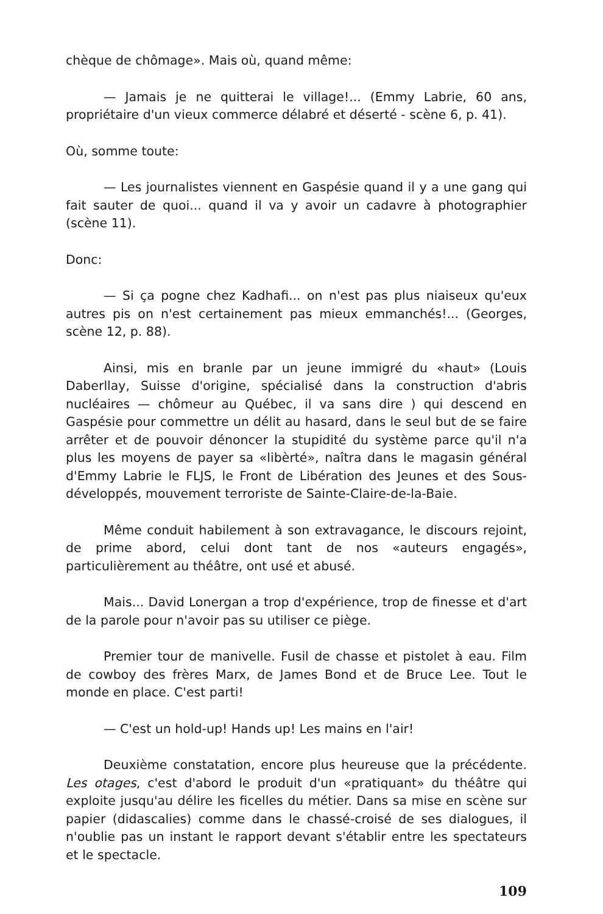chèque de chômage». Mais où, quand même:
— Jamais je ne quitterai le village!... (Emmy Labrie, 60 ans, propriétaire d'un vieux commerce délabré et déserté - scène 6, p. 41).
Où, somme toute:
— Les journalistes viennent en Gaspésie quand il y a une gang qui fait sauter de quoi... quand il va y avoir un cadavre à photographier (scène 11).
Donc:
— Si ça pogne chez Kadhafi... on n'est pas plus niaiseux qu'eux autres pis on n'est certainement pas mieux emmanchés!... (Georges, scène 12, p. 88).
Ainsi, mis en branle par un jeune immigré du «haut» (Louis Daberllay, Suisse d'origine, spécialisé dans la construction d'abris nucléaires — chômeur au Québec, il va sans dire ) qui descend en Gaspésie pour commettre un délit au hasard, dans le seul but de se faire arrêter et de pouvoir dénoncer la stupidité du système parce qu'il n'a plus les moyens de payer sa «libèrté», naîtra dans le magasin général d'Emmy Labrie le FLJS, le Front de Libération des Jeunes et des Sous-développés, mouvement terroriste de Sainte-Claire-de-la-Baie.
Même conduit habilement à son extravagance, le discours rejoint, de prime abord, celui dont tant de nos «auteurs engagés», particulièrement au théâtre, ont usé et abusé.
Mais... David Lonergan a trop d'expérience, trop de finesse et d'art de la parole pour n'avoir pas su utiliser ce piège.
Premier tour de manivelle. Fusil de chasse et pistolet à eau. Film de cowboy des frères Marx, de James Bond et de Bruce Lee. Tout le monde en place. C'est parti!
— C'est un hold-up! Hands up! Les mains en l'air!
Deuxième constatation, encore plus heureuse que la précédente. Les otages, c'est d'abord le produit d'un «pratiquant» du théâtre qui exploite jusqu'au délire les ficelles du métier. Dans sa mise en scène sur papier (didascalies) comme dans le chassé-croisé de ses dialogues, il n'oublie pas un instant le rapport devant s'établir entre les spectateurs et le spectacle.
109